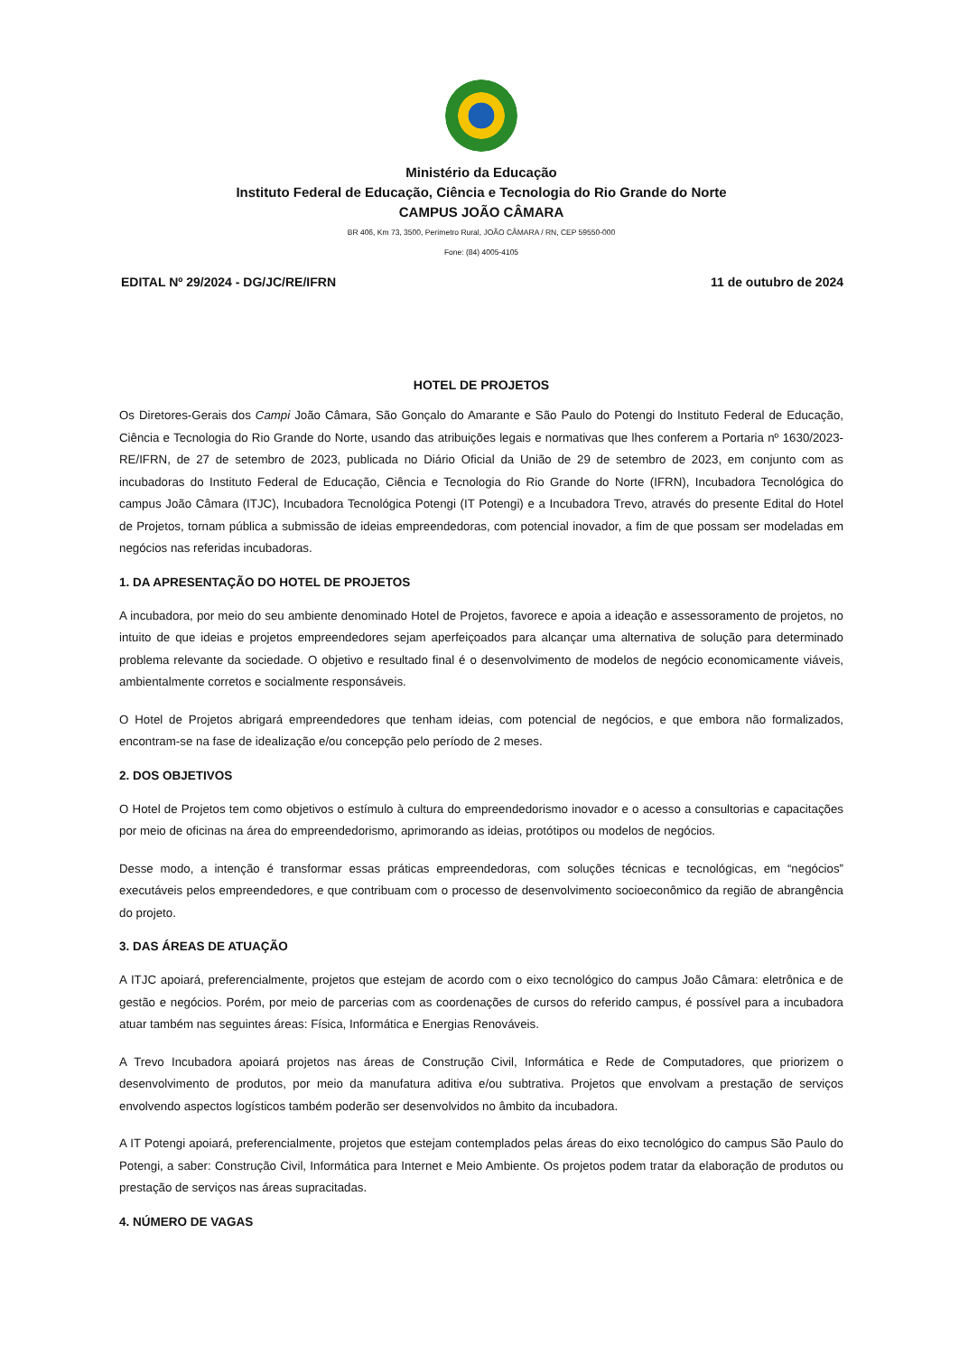Ministério da Educação
Instituto Federal de Educação, Ciência e Tecnologia do Rio Grande do Norte
CAMPUS JOÃO CÂMARA
BR 406, Km 73, 3500, Perímetro Rural, JOÃO CÂMARA / RN, CEP 59550-000
Fone: (84) 4005-4105
EDITAL Nº 29/2024 - DG/JC/RE/IFRN 11 de outubro de 2024
HOTEL DE PROJETOS
Os Diretores-Gerais dos Campi João Câmara, São Gonçalo do Amarante e São Paulo do Potengi do Instituto Federal de Educação, Ciência e Tecnologia do Rio Grande do Norte, usando das atribuições legais e normativas que lhes conferem a Portaria nº 1630/2023-RE/IFRN, de 27 de setembro de 2023, publicada no Diário Oficial da União de 29 de setembro de 2023, em conjunto com as incubadoras do Instituto Federal de Educação, Ciência e Tecnologia do Rio Grande do Norte (IFRN), Incubadora Tecnológica do campus João Câmara (ITJC), Incubadora Tecnológica Potengi (IT Potengi) e a Incubadora Trevo, através do presente Edital do Hotel de Projetos, tornam pública a submissão de ideias empreendedoras, com potencial inovador, a fim de que possam ser modeladas em negócios nas referidas incubadoras.
1. DA APRESENTAÇÃO DO HOTEL DE PROJETOS
A incubadora, por meio do seu ambiente denominado Hotel de Projetos, favorece e apoia a ideação e assessoramento de projetos, no intuito de que ideias e projetos empreendedores sejam aperfeiçoados para alcançar uma alternativa de solução para determinado problema relevante da sociedade. O objetivo e resultado final é o desenvolvimento de modelos de negócio economicamente viáveis, ambientalmente corretos e socialmente responsáveis.
O Hotel de Projetos abrigará empreendedores que tenham ideias, com potencial de negócios, e que embora não formalizados, encontram-se na fase de idealização e/ou concepção pelo período de 2 meses.
2. DOS OBJETIVOS
O Hotel de Projetos tem como objetivos o estímulo à cultura do empreendedorismo inovador e o acesso a consultorias e capacitações por meio de oficinas na área do empreendedorismo, aprimorando as ideias, protótipos ou modelos de negócios.
Desse modo, a intenção é transformar essas práticas empreendedoras, com soluções técnicas e tecnológicas, em “negócios” executáveis pelos empreendedores, e que contribuam com o processo de desenvolvimento socioeconômico da região de abrangência do projeto.
3. DAS ÁREAS DE ATUAÇÃO
A ITJC apoiará, preferencialmente, projetos que estejam de acordo com o eixo tecnológico do campus João Câmara: eletrônica e de gestão e negócios. Porém, por meio de parcerias com as coordenações de cursos do referido campus, é possível para a incubadora atuar também nas seguintes áreas: Física, Informática e Energias Renováveis.
A Trevo Incubadora apoiará projetos nas áreas de Construção Civil, Informática e Rede de Computadores, que priorizem o desenvolvimento de produtos, por meio da manufatura aditiva e/ou subtrativa. Projetos que envolvam a prestação de serviços envolvendo aspectos logísticos também poderão ser desenvolvidos no âmbito da incubadora.
A IT Potengi apoiará, preferencialmente, projetos que estejam contemplados pelas áreas do eixo tecnológico do campus São Paulo do Potengi, a saber: Construção Civil, Informática para Internet e Meio Ambiente. Os projetos podem tratar da elaboração de produtos ou prestação de serviços nas áreas supracitadas.
4. NÚMERO DE VAGAS